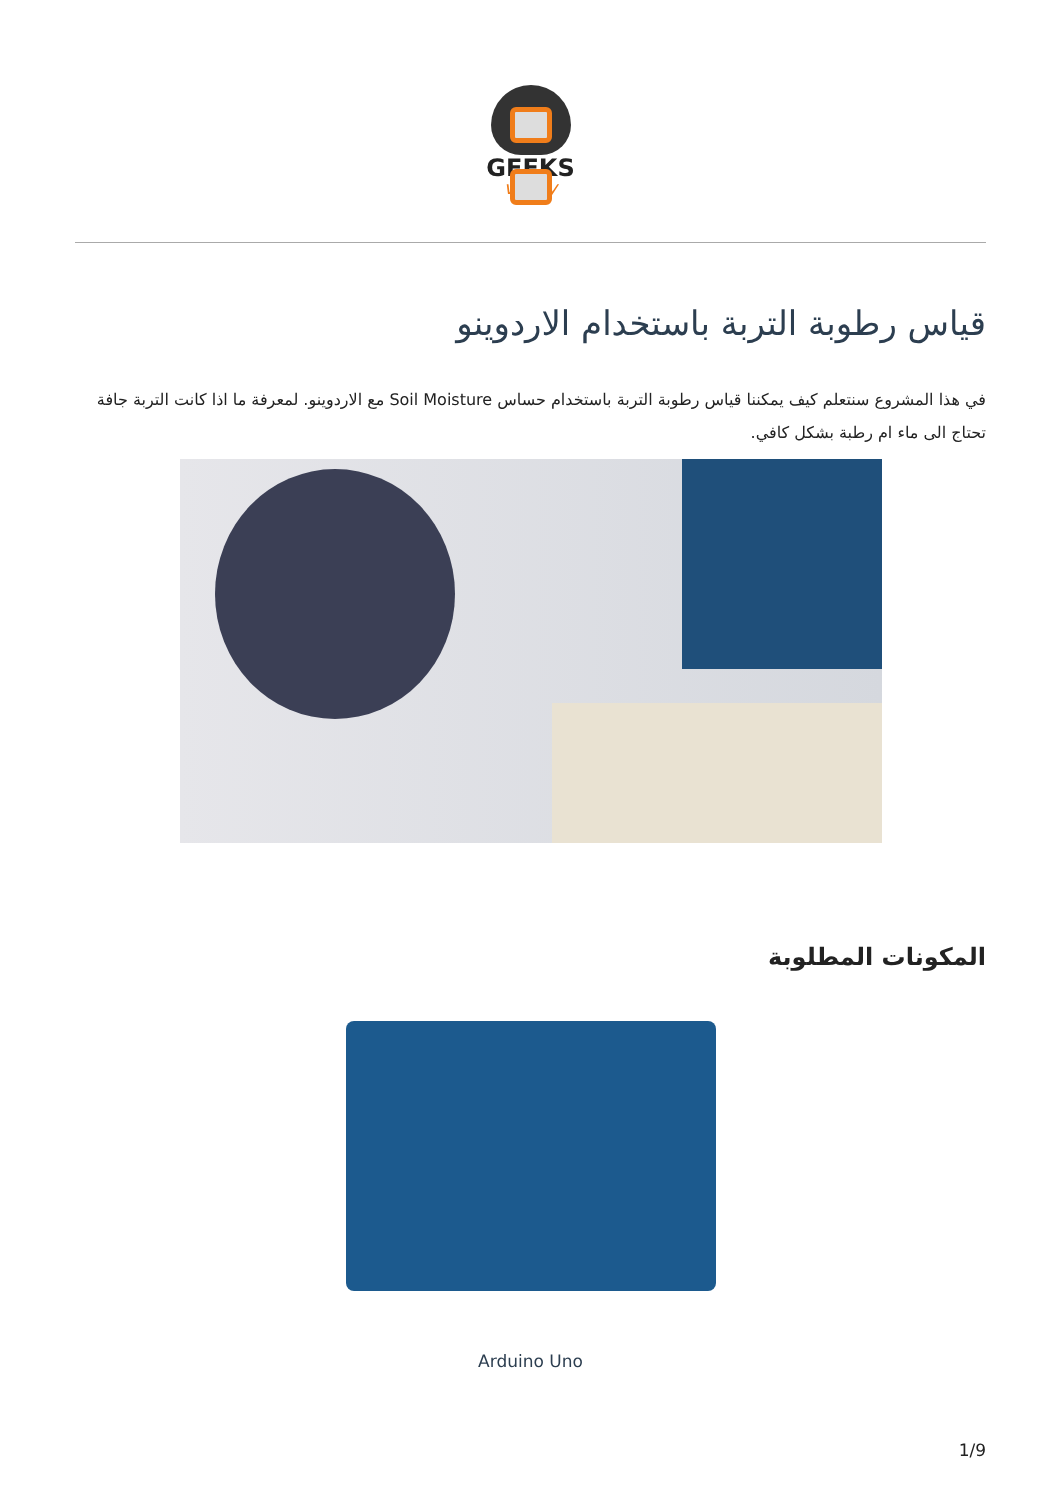GEEKS
valley
قياس رطوبة التربة باستخدام الاردوينو
في هذا المشروع سنتعلم كيف يمكننا قياس رطوبة التربة باستخدام حساس Soil Moisture مع الاردوينو. لمعرفة ما اذا كانت التربة جافة تحتاج الى ماء ام رطبة بشكل كافي.
المكونات المطلوبة
Arduino Uno
1/9